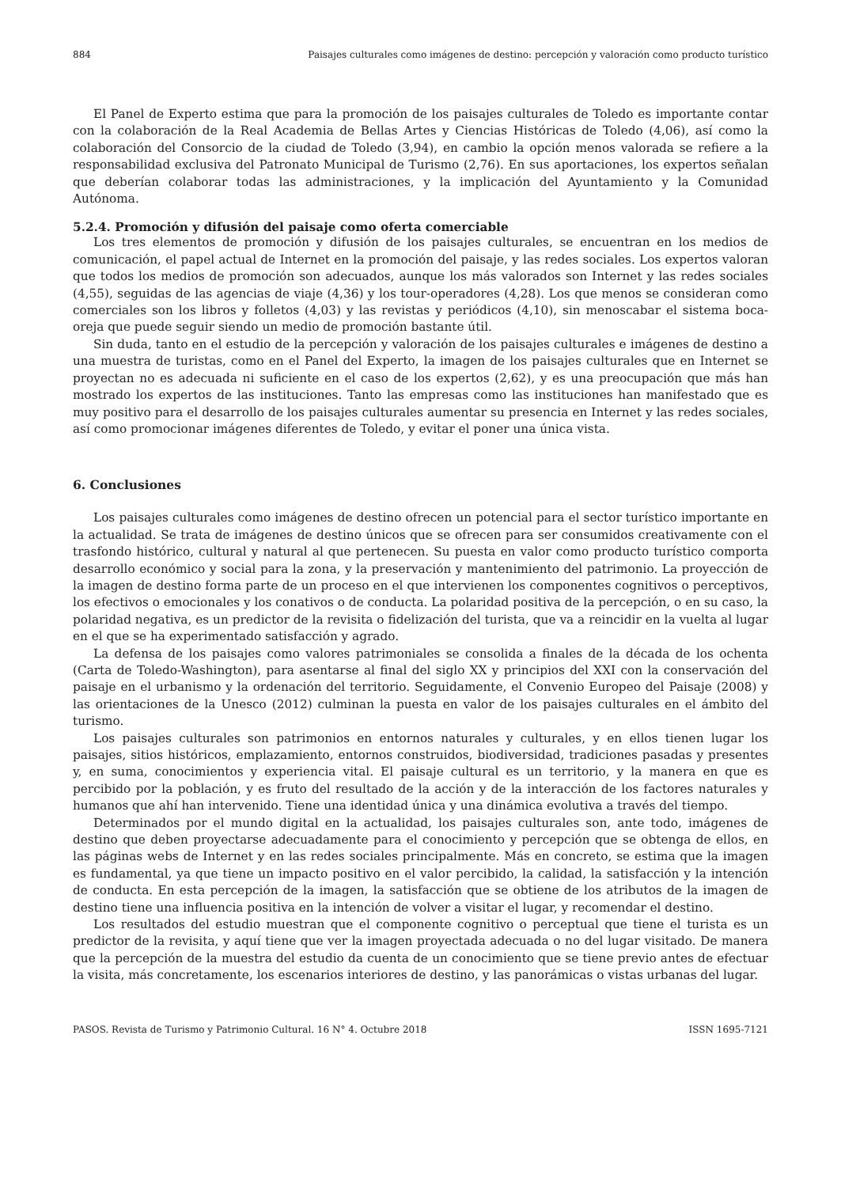884 Paisajes culturales como imágenes de destino: percepción y valoración como producto turístico
El Panel de Experto estima que para la promoción de los paisajes culturales de Toledo es importante contar con la colaboración de la Real Academia de Bellas Artes y Ciencias Históricas de Toledo (4,06), así como la colaboración del Consorcio de la ciudad de Toledo (3,94), en cambio la opción menos valorada se refiere a la responsabilidad exclusiva del Patronato Municipal de Turismo (2,76). En sus aportaciones, los expertos señalan que deberían colaborar todas las administraciones, y la implicación del Ayuntamiento y la Comunidad Autónoma.
5.2.4. Promoción y difusión del paisaje como oferta comerciable
Los tres elementos de promoción y difusión de los paisajes culturales, se encuentran en los medios de comunicación, el papel actual de Internet en la promoción del paisaje, y las redes sociales. Los expertos valoran que todos los medios de promoción son adecuados, aunque los más valorados son Internet y las redes sociales (4,55), seguidas de las agencias de viaje (4,36) y los tour-operadores (4,28). Los que menos se consideran como comerciales son los libros y folletos (4,03) y las revistas y periódicos (4,10), sin menoscabar el sistema boca-oreja que puede seguir siendo un medio de promoción bastante útil.
Sin duda, tanto en el estudio de la percepción y valoración de los paisajes culturales e imágenes de destino a una muestra de turistas, como en el Panel del Experto, la imagen de los paisajes culturales que en Internet se proyectan no es adecuada ni suficiente en el caso de los expertos (2,62), y es una preocupación que más han mostrado los expertos de las instituciones. Tanto las empresas como las instituciones han manifestado que es muy positivo para el desarrollo de los paisajes culturales aumentar su presencia en Internet y las redes sociales, así como promocionar imágenes diferentes de Toledo, y evitar el poner una única vista.
6. Conclusiones
Los paisajes culturales como imágenes de destino ofrecen un potencial para el sector turístico importante en la actualidad. Se trata de imágenes de destino únicos que se ofrecen para ser consumidos creativamente con el trasfondo histórico, cultural y natural al que pertenecen. Su puesta en valor como producto turístico comporta desarrollo económico y social para la zona, y la preservación y mantenimiento del patrimonio. La proyección de la imagen de destino forma parte de un proceso en el que intervienen los componentes cognitivos o perceptivos, los efectivos o emocionales y los conativos o de conducta. La polaridad positiva de la percepción, o en su caso, la polaridad negativa, es un predictor de la revisita o fidelización del turista, que va a reincidir en la vuelta al lugar en el que se ha experimentado satisfacción y agrado.
La defensa de los paisajes como valores patrimoniales se consolida a finales de la década de los ochenta (Carta de Toledo-Washington), para asentarse al final del siglo XX y principios del XXI con la conservación del paisaje en el urbanismo y la ordenación del territorio. Seguidamente, el Convenio Europeo del Paisaje (2008) y las orientaciones de la Unesco (2012) culminan la puesta en valor de los paisajes culturales en el ámbito del turismo.
Los paisajes culturales son patrimonios en entornos naturales y culturales, y en ellos tienen lugar los paisajes, sitios históricos, emplazamiento, entornos construidos, biodiversidad, tradiciones pasadas y presentes y, en suma, conocimientos y experiencia vital. El paisaje cultural es un territorio, y la manera en que es percibido por la población, y es fruto del resultado de la acción y de la interacción de los factores naturales y humanos que ahí han intervenido. Tiene una identidad única y una dinámica evolutiva a través del tiempo.
Determinados por el mundo digital en la actualidad, los paisajes culturales son, ante todo, imágenes de destino que deben proyectarse adecuadamente para el conocimiento y percepción que se obtenga de ellos, en las páginas webs de Internet y en las redes sociales principalmente. Más en concreto, se estima que la imagen es fundamental, ya que tiene un impacto positivo en el valor percibido, la calidad, la satisfacción y la intención de conducta. En esta percepción de la imagen, la satisfacción que se obtiene de los atributos de la imagen de destino tiene una influencia positiva en la intención de volver a visitar el lugar, y recomendar el destino.
Los resultados del estudio muestran que el componente cognitivo o perceptual que tiene el turista es un predictor de la revisita, y aquí tiene que ver la imagen proyectada adecuada o no del lugar visitado. De manera que la percepción de la muestra del estudio da cuenta de un conocimiento que se tiene previo antes de efectuar la visita, más concretamente, los escenarios interiores de destino, y las panorámicas o vistas urbanas del lugar.
PASOS. Revista de Turismo y Patrimonio Cultural. 16 N° 4. Octubre 2018 ISSN 1695-7121